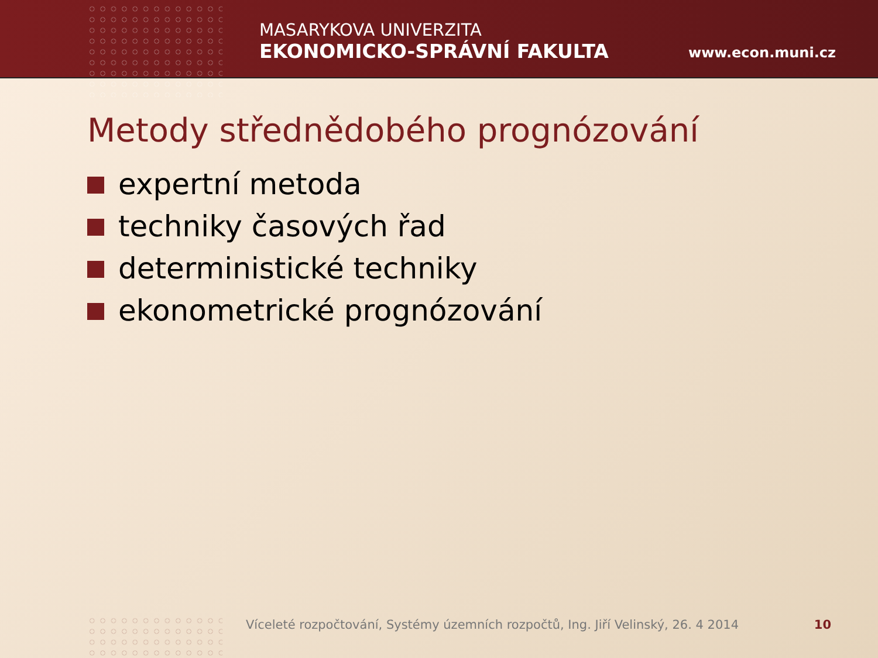MASARYKOVA UNIVERZITA
EKONOMICKO-SPRÁVNÍ FAKULTA
www.econ.muni.cz
Metody střednědobého prognózování
expertní metoda
techniky časových řad
deterministické techniky
ekonometrické prognózování
Víceleté rozpočtování, Systémy územních rozpočtů, Ing. Jiří Velinský, 26. 4 2014
10